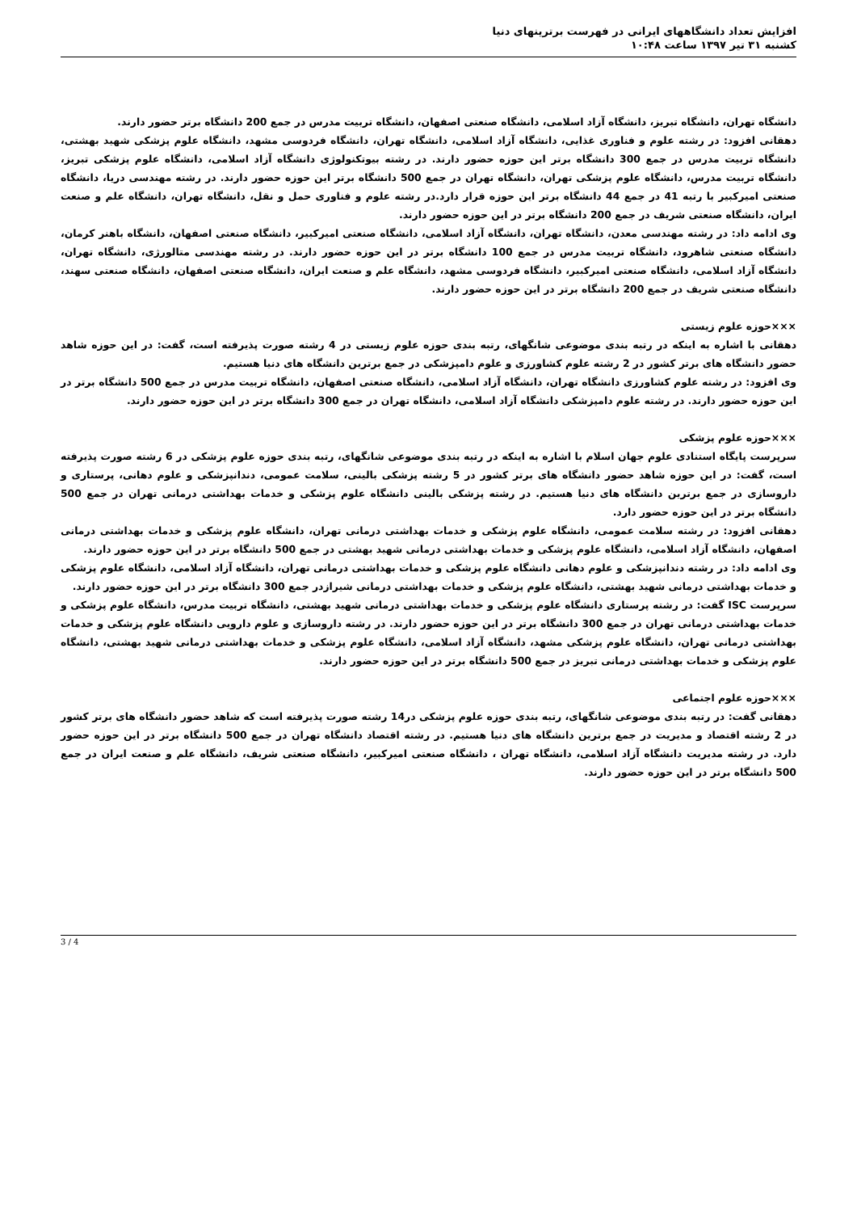افزایش تعداد دانشگاههای ایرانی در فهرست برترینهای دنیا
کشنبه ۳۱ تیر ۱۳۹۷ ساعت ۱۰:۴۸
دانشگاه تهران، دانشگاه تبریز، دانشگاه آزاد اسلامی، دانشگاه صنعتی اصفهان، دانشگاه تربیت مدرس در جمع 200 دانشگاه برتر حضور دارند.
دهقانی افزود: در رشته علوم و فناوری غذایی، دانشگاه آزاد اسلامی، دانشگاه تهران، دانشگاه فردوسی مشهد، دانشگاه علوم پزشکی شهید بهشتی، دانشگاه تربیت مدرس در جمع 300 دانشگاه برتر این حوزه حضور دارند. در رشته بیوتکنولوژی دانشگاه آزاد اسلامی، دانشگاه علوم پزشکی تبریز، دانشگاه تربیت مدرس، دانشگاه علوم پزشکی تهران، دانشگاه تهران در جمع 500 دانشگاه برتر این حوزه حضور دارند. در رشته مهندسی دریا، دانشگاه صنعتی امیرکبیر با رتبه 41 در جمع 44 دانشگاه برتر این حوزه قرار دارد.در رشته علوم و فناوری حمل و نقل، دانشگاه تهران، دانشگاه علم و صنعت ایران، دانشگاه صنعتی شریف در جمع 200 دانشگاه برتر در این حوزه حضور دارند.
وی ادامه داد: در رشته مهندسی معدن، دانشگاه تهران، دانشگاه آزاد اسلامی، دانشگاه صنعتی امیرکبیر، دانشگاه صنعتی اصفهان، دانشگاه باهنر کرمان، دانشگاه صنعتی شاهرود، دانشگاه تربیت مدرس در جمع 100 دانشگاه برتر در این حوزه حضور دارند. در رشته مهندسی متالورژی، دانشگاه تهران، دانشگاه آزاد اسلامی، دانشگاه صنعتی امیرکبیر، دانشگاه فردوسی مشهد، دانشگاه علم و صنعت ایران، دانشگاه صنعتی اصفهان، دانشگاه صنعتی سهند، دانشگاه صنعتی شریف در جمع 200 دانشگاه برتر در این حوزه حضور دارند.
×××حوزه علوم زیستی
دهقانی با اشاره به اینکه در رتبه بندی موضوعی شانگهای، رتبه بندی حوزه علوم زیستی در 4 رشته صورت پذیرفته است، گفت: در این حوزه شاهد حضور دانشگاه های برتر کشور در 2 رشته علوم کشاورزی و علوم دامپزشکی در جمع برترین دانشگاه های دنیا هستیم.
وی افزود: در رشته علوم کشاورزی دانشگاه تهران، دانشگاه آزاد اسلامی، دانشگاه صنعتی اصفهان، دانشگاه تربیت مدرس در جمع 500 دانشگاه برتر در این حوزه حضور دارند. در رشته علوم دامپزشکی دانشگاه آزاد اسلامی، دانشگاه تهران در جمع 300 دانشگاه برتر در این حوزه حضور دارند.
×××حوزه علوم پزشکی
سرپرست پایگاه استنادی علوم جهان اسلام با اشاره به اینکه در رتبه بندی موضوعی شانگهای، رتبه بندی حوزه علوم پزشکی در 6 رشته صورت پذیرفته است، گفت: در این حوزه شاهد حضور دانشگاه های برتر کشور در 5 رشته پزشکی بالینی، سلامت عمومی، دندانپزشکی و علوم دهانی، پرستاری و داروسازی در جمع برترین دانشگاه های دنیا هستیم. در رشته پزشکی بالینی دانشگاه علوم پزشکی و خدمات بهداشتی درمانی تهران در جمع 500 دانشگاه برتر در این حوزه حضور دارد.
دهقانی افزود: در رشته سلامت عمومی، دانشگاه علوم پزشکی و خدمات بهداشتی درمانی تهران، دانشگاه علوم پزشکی و خدمات بهداشتی درمانی اصفهان، دانشگاه آزاد اسلامی، دانشگاه علوم پزشکی و خدمات بهداشتی درمانی شهید بهشتی در جمع 500 دانشگاه برتر در این حوزه حضور دارند.
وی ادامه داد: در رشته دندانپزشکی و علوم دهانی دانشگاه علوم پزشکی و خدمات بهداشتی درمانی تهران، دانشگاه آزاد اسلامی، دانشگاه علوم پزشکی و خدمات بهداشتی درمانی شهید بهشتی، دانشگاه علوم پزشکی و خدمات بهداشتی درمانی شیرازدر جمع 300 دانشگاه برتر در این حوزه حضور دارند.
سرپرست ISC گفت: در رشته پرستاری دانشگاه علوم پزشکی و خدمات بهداشتی درمانی شهید بهشتی، دانشگاه تربیت مدرس، دانشگاه علوم پزشکی و خدمات بهداشتی درمانی تهران در جمع 300 دانشگاه برتر در این حوزه حضور دارند. در رشته داروسازی و علوم دارویی دانشگاه علوم پزشکی و خدمات بهداشتی درمانی تهران، دانشگاه علوم پزشکی مشهد، دانشگاه آزاد اسلامی، دانشگاه علوم پزشکی و خدمات بهداشتی درمانی شهید بهشتی، دانشگاه علوم پزشکی و خدمات بهداشتی درمانی تبریز در جمع 500 دانشگاه برتر در این حوزه حضور دارند.
×××حوزه علوم اجتماعی
دهقانی گفت: در رتبه بندی موضوعی شانگهای، رتبه بندی حوزه علوم پزشکی در14 رشته صورت پذیرفته است که شاهد حضور دانشگاه های برتر کشور در 2 رشته اقتصاد و مدیریت در جمع برترین دانشگاه های دنیا هستیم. در رشته اقتصاد دانشگاه تهران در جمع 500 دانشگاه برتر در این حوزه حضور دارد. در رشته مدیریت دانشگاه آزاد اسلامی، دانشگاه تهران ، دانشگاه صنعتی امیرکبیر، دانشگاه صنعتی شریف، دانشگاه علم و صنعت ایران در جمع 500 دانشگاه برتر در این حوزه حضور دارند.
3 / 4